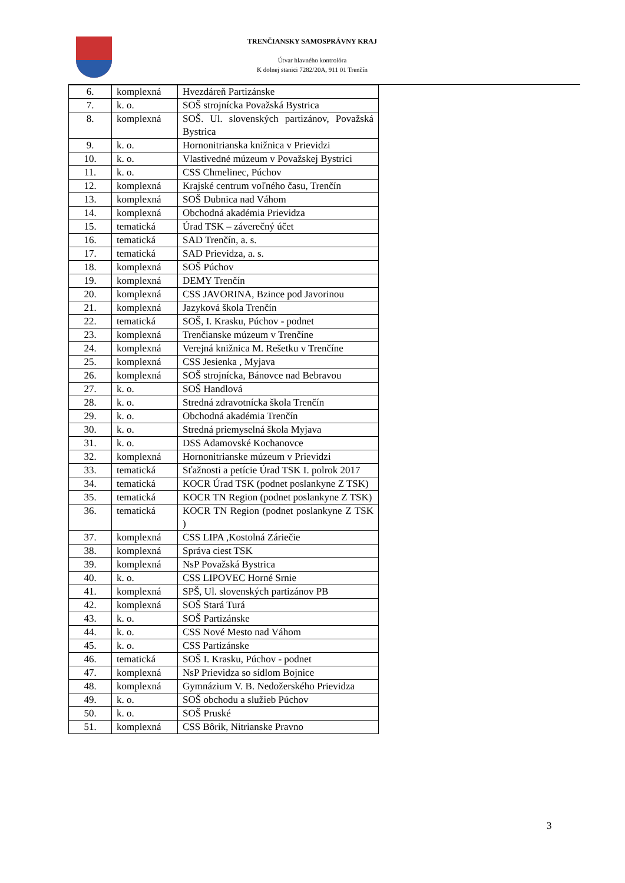TRENČIANSKY SAMOSPRÁVNY KRAJ
Útvar hlavného kontrolóra
K dolnej stanici 7282/20A, 911 01 Trenčín
| 6. | komplexná | Hvezdáreň Partizánske |
| 7. | k. o. | SOŠ strojnícka Považská Bystrica |
| 8. | komplexná | SOŠ. Ul. slovenských partizánov, Považská Bystrica |
| 9. | k. o. | Hornonitrianska knižnica v Prievidzi |
| 10. | k. o. | Vlastivedné múzeum v Považskej Bystrici |
| 11. | k. o. | CSS Chmelinec, Púchov |
| 12. | komplexná | Krajské centrum voľného času, Trenčín |
| 13. | komplexná | SOŠ Dubnica nad Váhom |
| 14. | komplexná | Obchodná akadémia Prievidza |
| 15. | tematická | Úrad TSK – záverečný účet |
| 16. | tematická | SAD Trenčín, a. s. |
| 17. | tematická | SAD Prievidza, a. s. |
| 18. | komplexná | SOŠ Púchov |
| 19. | komplexná | DEMY Trenčín |
| 20. | komplexná | CSS JAVORINA, Bzince pod Javorinou |
| 21. | komplexná | Jazyková škola Trenčín |
| 22. | tematická | SOŠ, I. Krasku, Púchov - podnet |
| 23. | komplexná | Trenčianske múzeum v Trenčíne |
| 24. | komplexná | Verejná knižnica M. Rešetku v Trenčíne |
| 25. | komplexná | CSS Jesienka , Myjava |
| 26. | komplexná | SOŠ strojnícka, Bánovce nad Bebravou |
| 27. | k. o. | SOŠ Handlová |
| 28. | k. o. | Stredná zdravotnícka škola Trenčín |
| 29. | k. o. | Obchodná akadémia Trenčín |
| 30. | k. o. | Stredná priemyselná škola Myjava |
| 31. | k. o. | DSS Adamovské Kochanovce |
| 32. | komplexná | Hornonitrianske múzeum v Prievidzi |
| 33. | tematická | Sťažnosti a petície Úrad TSK I. polrok 2017 |
| 34. | tematická | KOCR Úrad TSK (podnet poslankyne Z TSK) |
| 35. | tematická | KOCR TN Region (podnet poslankyne Z TSK) |
| 36. | tematická | KOCR TN Region (podnet poslankyne Z TSK ) |
| 37. | komplexná | CSS LIPA ,Kostolná Záriečie |
| 38. | komplexná | Správa ciest TSK |
| 39. | komplexná | NsP Považská Bystrica |
| 40. | k. o. | CSS LIPOVEC Horné Srnie |
| 41. | komplexná | SPŠ, Ul. slovenských partizánov PB |
| 42. | komplexná | SOŠ Stará Turá |
| 43. | k. o. | SOŠ Partizánske |
| 44. | k. o. | CSS Nové Mesto nad Váhom |
| 45. | k. o. | CSS Partizánske |
| 46. | tematická | SOŠ I. Krasku, Púchov - podnet |
| 47. | komplexná | NsP Prievidza so sídlom Bojnice |
| 48. | komplexná | Gymnázium V. B. Nedožerského Prievidza |
| 49. | k. o. | SOŠ obchodu a služieb Púchov |
| 50. | k. o. | SOŠ Pruské |
| 51. | komplexná | CSS Bôrik, Nitrianske Pravno |
3